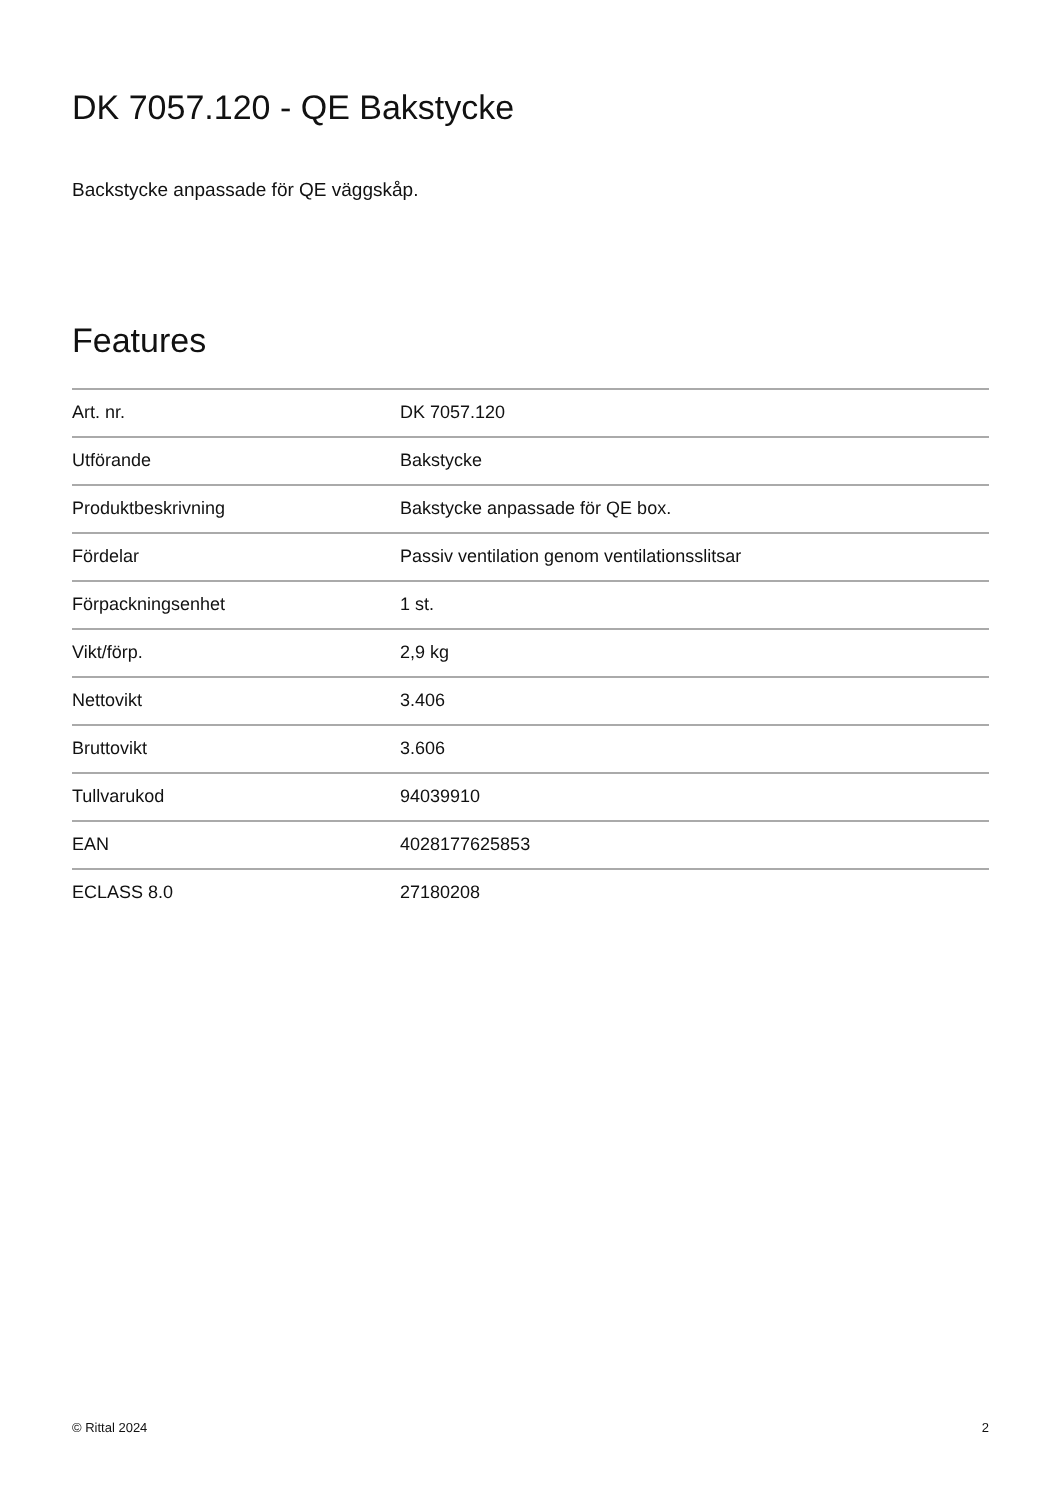DK 7057.120 - QE Bakstycke
Backstycke anpassade för QE väggskåp.
Features
| Art. nr. | DK 7057.120 |
| Utförande | Bakstycke |
| Produktbeskrivning | Bakstycke anpassade för QE box. |
| Fördelar | Passiv ventilation genom ventilationsslitsar |
| Förpackningsenhet | 1 st. |
| Vikt/förp. | 2,9 kg |
| Nettovikt | 3.406 |
| Bruttovikt | 3.606 |
| Tullvarukod | 94039910 |
| EAN | 4028177625853 |
| ECLASS 8.0 | 27180208 |
© Rittal 2024 2